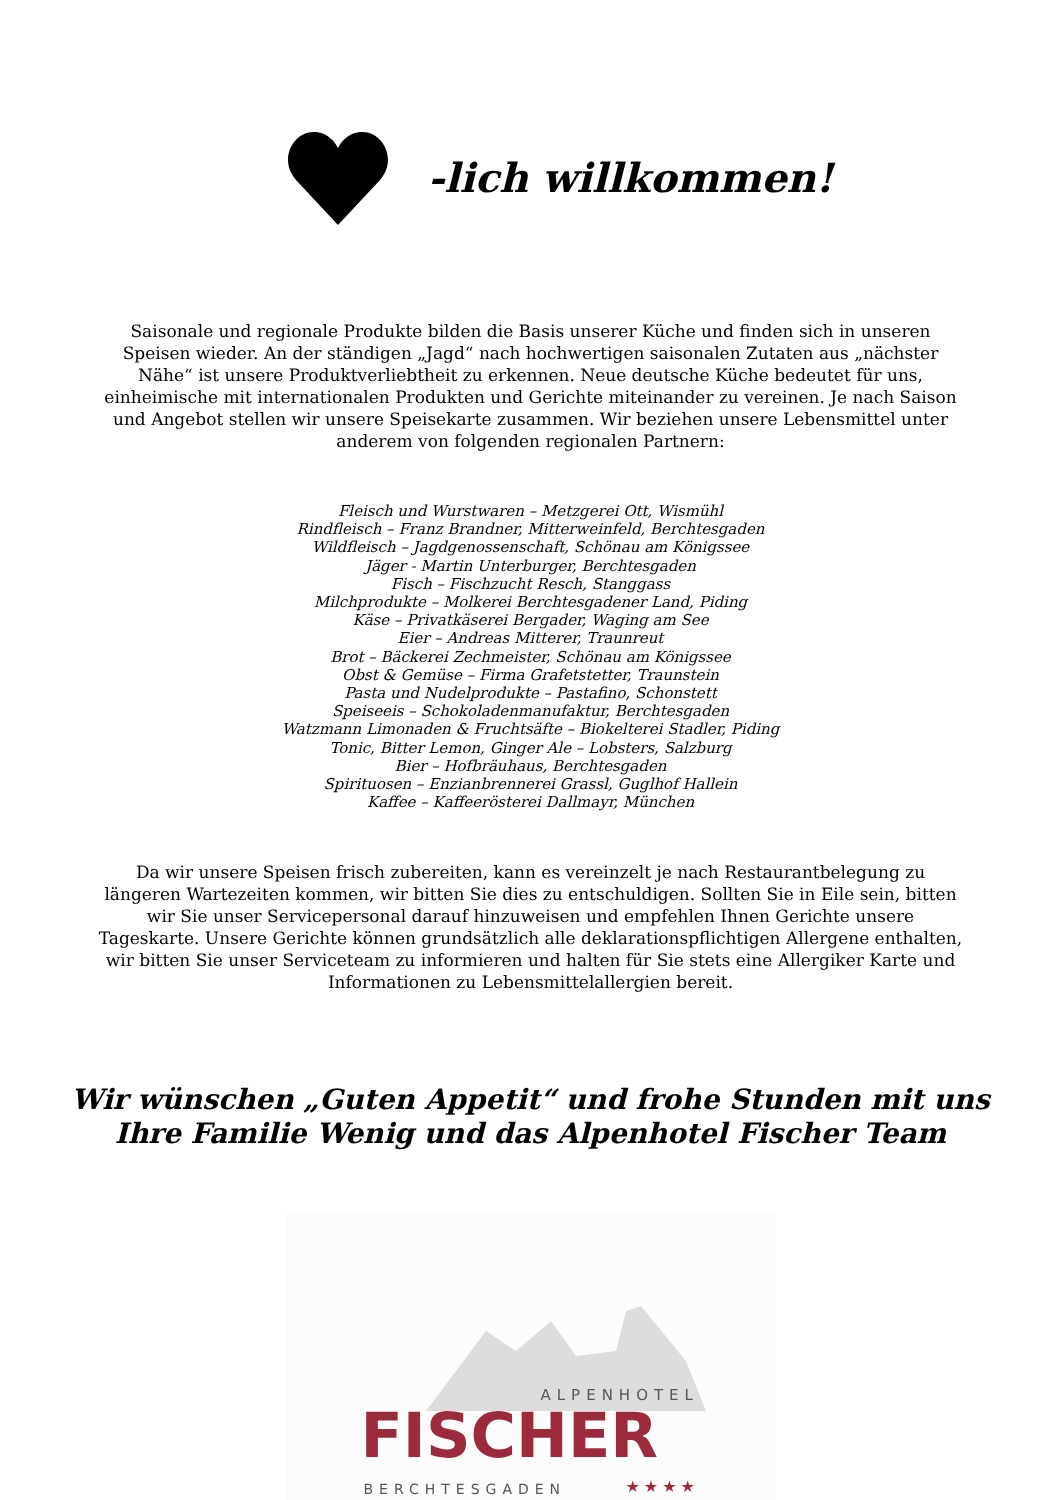-lich willkommen!
Saisonale und regionale Produkte bilden die Basis unserer Küche und finden sich in unseren Speisen wieder. An der ständigen „Jagd“ nach hochwertigen saisonalen Zutaten aus „nächster Nähe“ ist unsere Produktverliebtheit zu erkennen. Neue deutsche Küche bedeutet für uns, einheimische mit internationalen Produkten und Gerichte miteinander zu vereinen. Je nach Saison und Angebot stellen wir unsere Speisekarte zusammen. Wir beziehen unsere Lebensmittel unter anderem von folgenden regionalen Partnern:
Fleisch und Wurstwaren – Metzgerei Ott, Wismühl
Rindfleisch – Franz Brandner, Mitterweinfeld, Berchtesgaden
Wildfleisch – Jagdgenossenschaft, Schönau am Königssee
Jäger - Martin Unterburger, Berchtesgaden
Fisch – Fischzucht Resch, Stanggass
Milchprodukte – Molkerei Berchtesgadener Land, Piding
Käse – Privatkäserei Bergader, Waging am See
Eier – Andreas Mitterer, Traunreut
Brot – Bäckerei Zechmeister, Schönau am Königssee
Obst & Gemüse – Firma Grafetstetter, Traunstein
Pasta und Nudelprodukte – Pastafino, Schonstett
Speiseeis – Schokoladenmanufaktur, Berchtesgaden
Watzmann Limonaden & Fruchtsäfte – Biokelterei Stadler, Piding
Tonic, Bitter Lemon, Ginger Ale – Lobsters, Salzburg
Bier – Hofbräuhaus, Berchtesgaden
Spirituosen – Enzianbrennerei Grassl, Guglhof Hallein
Kaffee – Kaffeerösterei Dallmayr, München
Da wir unsere Speisen frisch zubereiten, kann es vereinzelt je nach Restaurantbelegung zu längeren Wartezeiten kommen, wir bitten Sie dies zu entschuldigen. Sollten Sie in Eile sein, bitten wir Sie unser Servicepersonal darauf hinzuweisen und empfehlen Ihnen Gerichte unsere Tageskarte. Unsere Gerichte können grundsätzlich alle deklarationspflichtigen Allergene enthalten, wir bitten Sie unser Serviceteam zu informieren und halten für Sie stets eine Allergiker Karte und Informationen zu Lebensmittelallergien bereit.
Wir wünschen „Guten Appetit“ und frohe Stunden mit uns
Ihre Familie Wenig und das Alpenhotel Fischer Team
ALPENHOTEL
FISCHER
BERCHTESGADEN ★★★★